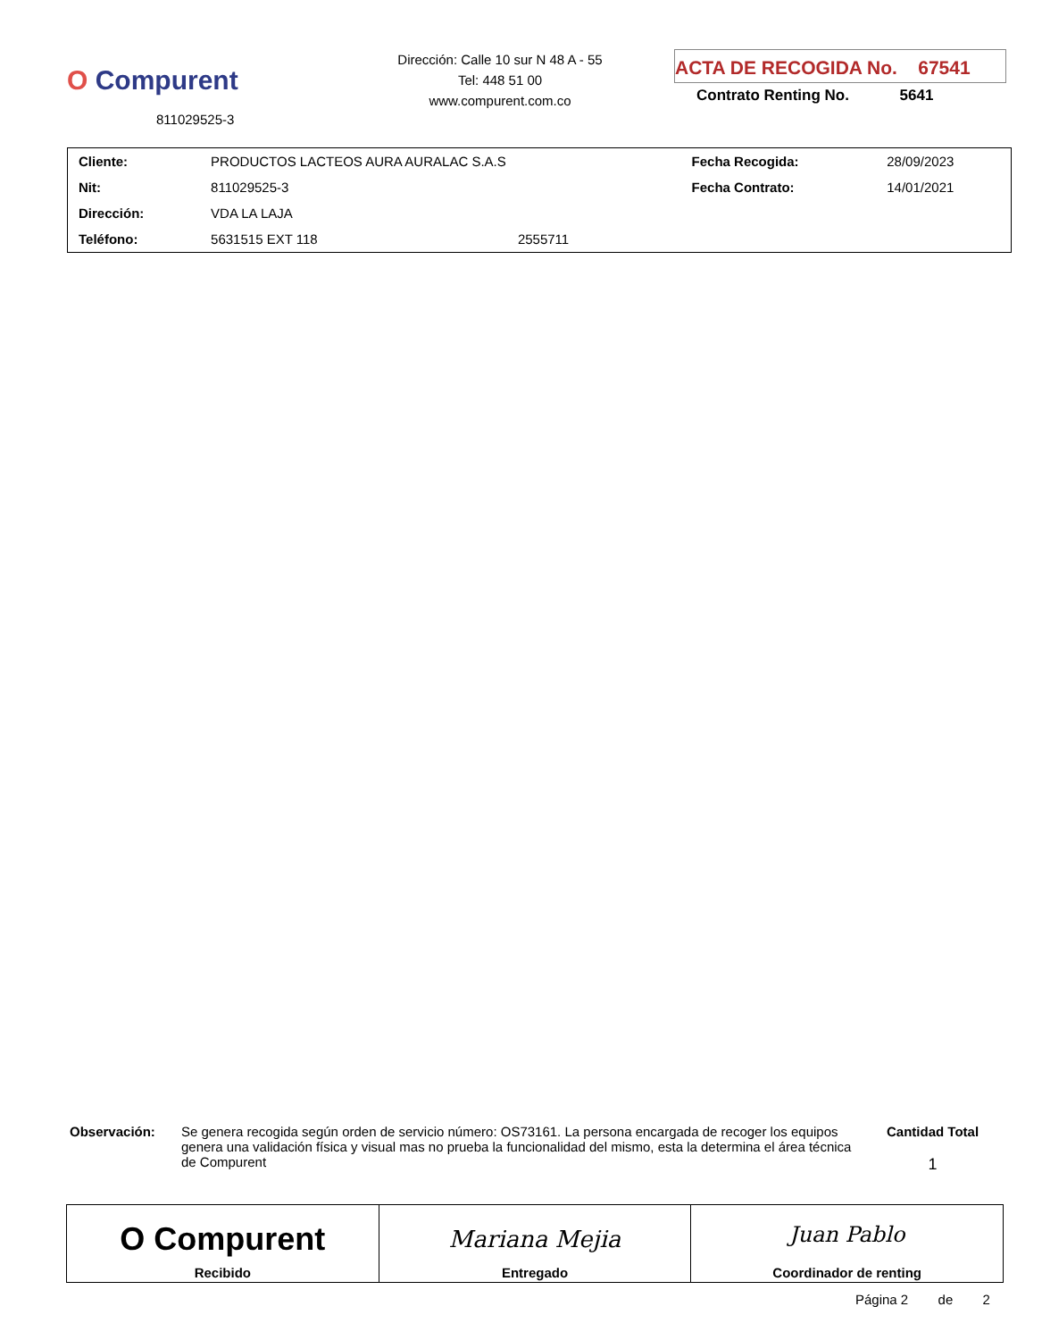O Compurent
811029525-3
Dirección: Calle 10 sur N 48 A - 55
Tel: 448 51 00
www.compurent.com.co
ACTA DE RECOGIDA No. 67541
Contrato Renting No. 5641
| Cliente: | PRODUCTOS LACTEOS AURA AURALAC S.A.S | | Fecha Recogida: | 28/09/2023 |
| Nit: | 811029525-3 | | Fecha Contrato: | 14/01/2021 |
| Dirección: | VDA LA LAJA | | | |
| Teléfono: | 5631515 EXT 118 | 2555711 | | |
Observación: Se genera recogida según orden de servicio número: OS73161. La persona encargada de recoger los equipos genera una validación física y visual mas no prueba la funcionalidad del mismo, esta la determina el área técnica de Compurent
Cantidad Total
1
| O Compurent Recibido | Mariana Mejia Entregado | Juan Pablo Coordinador de renting |
Página 2 de 2